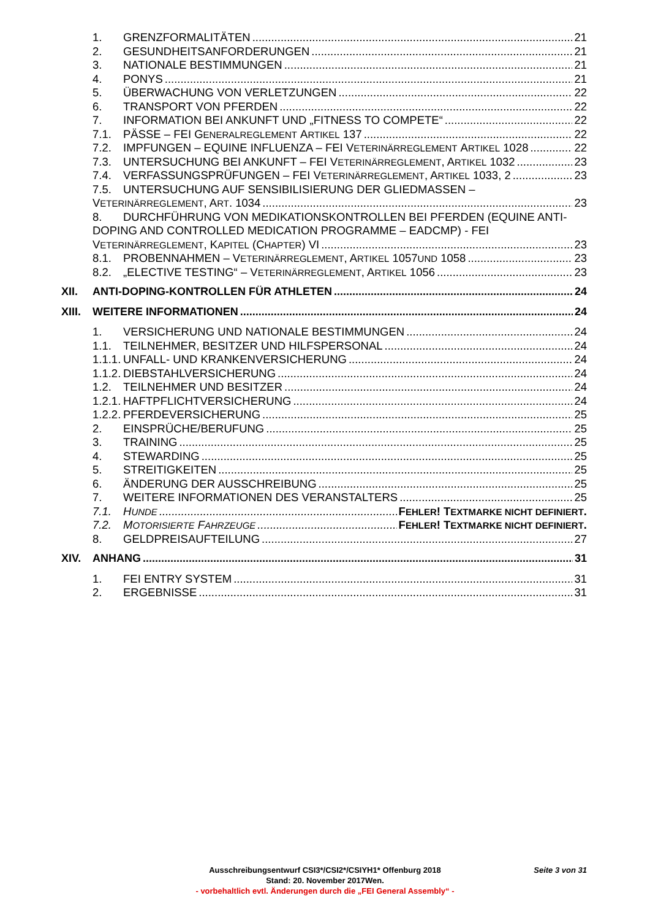1. GRENZFORMALITÄTEN 21
2. GESUNDHEITSANFORDERUNGEN 21
3. NATIONALE BESTIMMUNGEN 21
4. PONYS 21
5. ÜBERWACHUNG VON VERLETZUNGEN 22
6. TRANSPORT VON PFERDEN 22
7. INFORMATION BEI ANKUNFT UND „FITNESS TO COMPETE“ 22
7.1. PÄSSE – FEI G ENERALREGLEMENT A RTIKEL 137 22
7.2. IMPFUNGEN – EQUINE INFLUENZA – FEI V ETERINÄRREGLEMENT A RTIKEL 1028 22
7.3. UNTERSUCHUNG BEI ANKUNFT – FEI V ETERINÄRREGLEMENT, A RTIKEL 1032 23
7.4. VERFASSUNGSPRÜFUNGEN – FEI V ETERINÄRREGLEMENT, A RTIKEL 1033, 2 23
7.5. UNTERSUCHUNG AUF SENSIBILISIERUNG DER GLIEDMASSEN –
V ETERINÄRREGLEMENT, A RT. 1034 23
8. DURCHFÜHRUNG VON MEDIKATIONSKONTROLLEN BEI PFERDEN (EQUINE ANTI-DOPING AND CONTROLLED MEDICATION PROGRAMME – EADCMP) - FEI
V ETERINÄRREGLEMENT, K APITEL (C HAPTER) VI 23
8.1. PROBENNAHMEN – V ETERINÄRREGLEMENT, A RTIKEL 1057 UND 1058 23
8.2. „ELECTIVE TESTING“ – V ETERINÄRREGLEMENT, A RTIKEL 1056 23
XII. ANTI-DOPING-KONTROLLEN FÜR ATHLETEN 24
XIII. WEITERE INFORMATIONEN 24
1. VERSICHERUNG UND NATIONALE BESTIMMUNGEN 24
1.1. TEILNEHMER, BESITZER UND HILFSPERSONAL 24
1.1.1. UNFALL- UND KRANKENVERSICHERUNG 24
1.1.2. DIEBSTAHLVERSICHERUNG 24
1.2. TEILNEHMER UND BESITZER 24
1.2.1. HAFTPFLICHTVERSICHERUNG 24
1.2.2. PFERDEVERSICHERUNG 25
2. EINSPRÜCHE/BERUFUNG 25
3. TRAINING 25
4. STEWARDING 25
5. STREITIGKEITEN 25
6. ÄNDERUNG DER AUSSCHREIBUNG 25
7. WEITERE INFORMATIONEN DES VERANSTALTERS 25
7.1. H UNDE FEHLER! TEXTMARKE NICHT DEFINIERT.
7.2. M OTORISIERTE F AHRZEUGE FEHLER! TEXTMARKE NICHT DEFINIERT.
8. GELDPREISAUFTEILUNG 27
XIV. ANHANG 31
1. FEI ENTRY SYSTEM 31
2. ERGEBNISSE 31
Ausschreibungsentwurf CSI3*/CSI2*/CSIYH1* Offenburg 2018
Seite 3 von 31
Stand: 20. November 2017Wen.
- vorbehaltlich evtl. Änderungen durch die „FEI General Assembly“ -